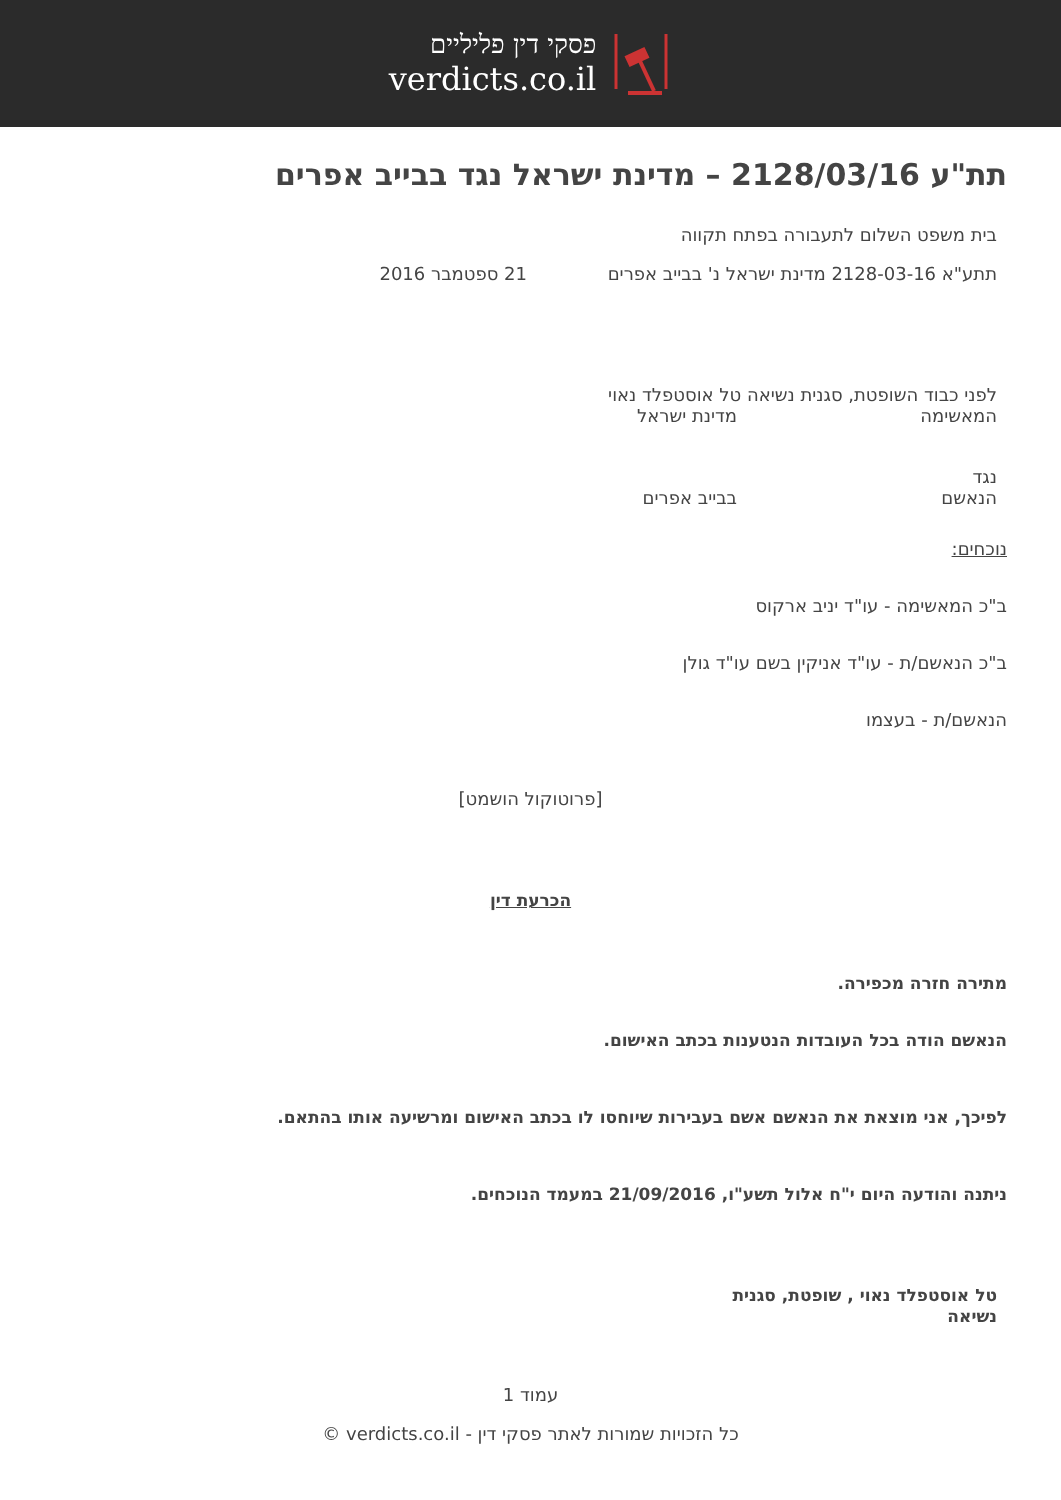פסקי דין פליליים
verdicts.co.il
תת"ע 2128/03/16 – מדינת ישראל נגד בבייב אפרים
בית משפט השלום לתעבורה בפתח תקווה
תתע"א 2128-03-16 מדינת ישראל נ' בבייב אפרים 21 ספטמבר 2016
לפני כבוד השופטת, סגנית נשיאה טל אוסטפלד נאוי
המאשימה מדינת ישראל
נגד
הנאשם בבייב אפרים
נוכחים:
ב"כ המאשימה - עו"ד יניב ארקוס
ב"כ הנאשם/ת - עו"ד אניקין בשם עו"ד גולן
הנאשם/ת - בעצמו
[פרוטוקול הושמט]
הכרעת דין
מתירה חזרה מכפירה.
הנאשם הודה בכל העובדות הנטענות בכתב האישום.
לפיכך, אני מוצאת את הנאשם אשם בעבירות שיוחסו לו בכתב האישום ומרשיעה אותו בהתאם.
ניתנה והודעה היום י"ח אלול תשע"ו, 21/09/2016 במעמד הנוכחים.
טל אוסטפלד נאוי , שופטת, סגנית נשיאה
עמוד 1
כל הזכויות שמורות לאתר פסקי דין - verdicts.co.il ©